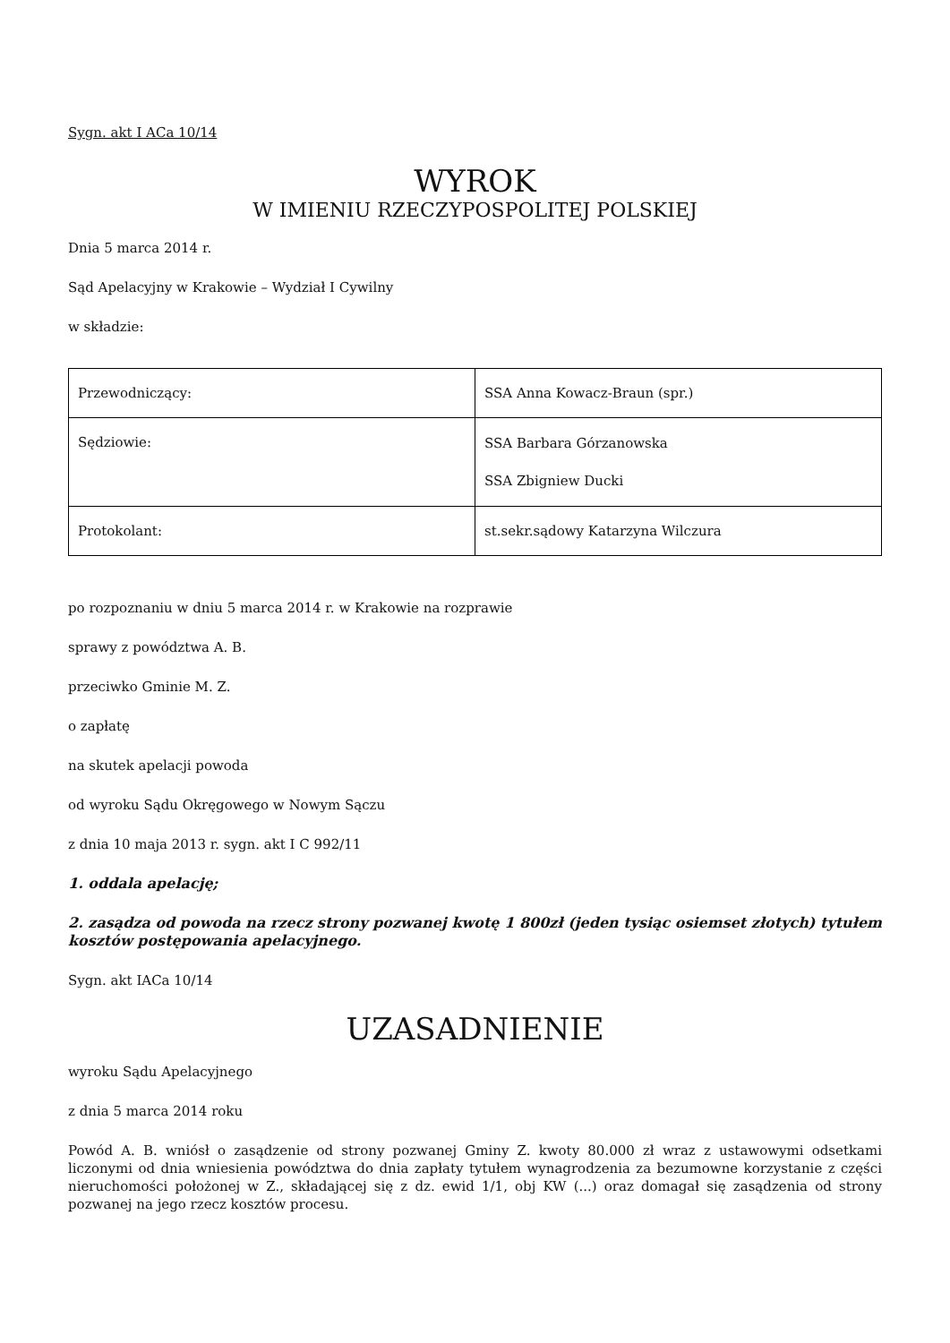Sygn. akt I ACa 10/14
WYROK
W IMIENIU RZECZYPOSPOLITEJ POLSKIEJ
Dnia 5 marca 2014 r.
Sąd Apelacyjny w Krakowie – Wydział I Cywilny
w składzie:
| Przewodniczący: | SSA Anna Kowacz-Braun (spr.) |
| Sędziowie: | SSA Barbara Górzanowska SSA Zbigniew Ducki |
| Protokolant: | st.sekr.sądowy Katarzyna Wilczura |
po rozpoznaniu w dniu 5 marca 2014 r. w Krakowie na rozprawie
sprawy z powództwa A. B.
przeciwko Gminie M. Z.
o zapłatę
na skutek apelacji powoda
od wyroku Sądu Okręgowego w Nowym Sączu
z dnia 10 maja 2013 r. sygn. akt I C 992/11
1. oddala apelację;
2. zasądza od powoda na rzecz strony pozwanej kwotę 1 800zł (jeden tysiąc osiemset złotych) tytułem kosztów postępowania apelacyjnego.
Sygn. akt IACa 10/14
UZASADNIENIE
wyroku Sądu Apelacyjnego
z dnia 5 marca 2014 roku
Powód A. B. wniósł o zasądzenie od strony pozwanej Gminy Z. kwoty 80.000 zł wraz z ustawowymi odsetkami liczonymi od dnia wniesienia powództwa do dnia zapłaty tytułem wynagrodzenia za bezumowne korzystanie z części nieruchomości położonej w Z., składającej się z dz. ewid 1/1, obj KW (...) oraz domagał się zasądzenia od strony pozwanej na jego rzecz kosztów procesu.